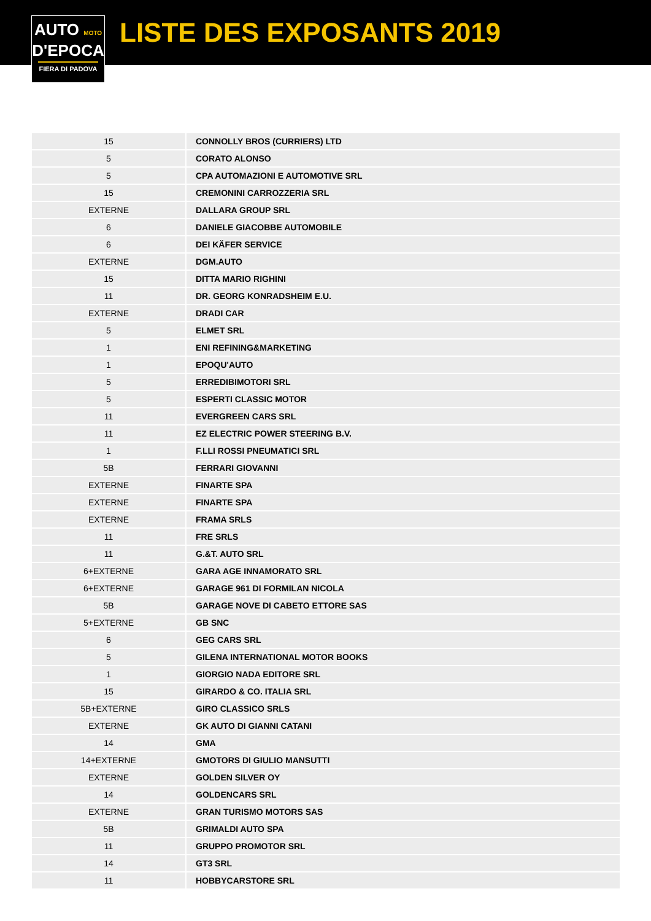AUTO MOTO
D'EPOCA
FIERA DI PADOVA
LISTE DES EXPOSANTS 2019
| 15 | CONNOLLY BROS (CURRIERS) LTD |
| 5 | CORATO ALONSO |
| 5 | CPA AUTOMAZIONI E AUTOMOTIVE SRL |
| 15 | CREMONINI CARROZZERIA SRL |
| EXTERNE | DALLARA GROUP SRL |
| 6 | DANIELE GIACOBBE AUTOMOBILE |
| 6 | DEI KÄFER SERVICE |
| EXTERNE | DGM.AUTO |
| 15 | DITTA MARIO RIGHINI |
| 11 | DR. GEORG KONRADSHEIM E.U. |
| EXTERNE | DRADI CAR |
| 5 | ELMET SRL |
| 1 | ENI REFINING&MARKETING |
| 1 | EPOQU'AUTO |
| 5 | ERREDIBIMOTORI SRL |
| 5 | ESPERTI CLASSIC MOTOR |
| 11 | EVERGREEN CARS SRL |
| 11 | EZ ELECTRIC POWER STEERING B.V. |
| 1 | F.LLI ROSSI PNEUMATICI SRL |
| 5B | FERRARI GIOVANNI |
| EXTERNE | FINARTE SPA |
| EXTERNE | FINARTE SPA |
| EXTERNE | FRAMA SRLS |
| 11 | FRE SRLS |
| 11 | G.&T. AUTO SRL |
| 6+EXTERNE | GARA AGE INNAMORATO SRL |
| 6+EXTERNE | GARAGE 961 DI FORMILAN NICOLA |
| 5B | GARAGE NOVE DI CABETO ETTORE SAS |
| 5+EXTERNE | GB SNC |
| 6 | GEG CARS SRL |
| 5 | GILENA INTERNATIONAL MOTOR BOOKS |
| 1 | GIORGIO NADA EDITORE SRL |
| 15 | GIRARDO & CO. ITALIA SRL |
| 5B+EXTERNE | GIRO CLASSICO SRLS |
| EXTERNE | GK AUTO DI GIANNI CATANI |
| 14 | GMA |
| 14+EXTERNE | GMOTORS DI GIULIO MANSUTTI |
| EXTERNE | GOLDEN SILVER OY |
| 14 | GOLDENCARS SRL |
| EXTERNE | GRAN TURISMO MOTORS SAS |
| 5B | GRIMALDI AUTO SPA |
| 11 | GRUPPO PROMOTOR SRL |
| 14 | GT3 SRL |
| 11 | HOBBYCARSTORE SRL |